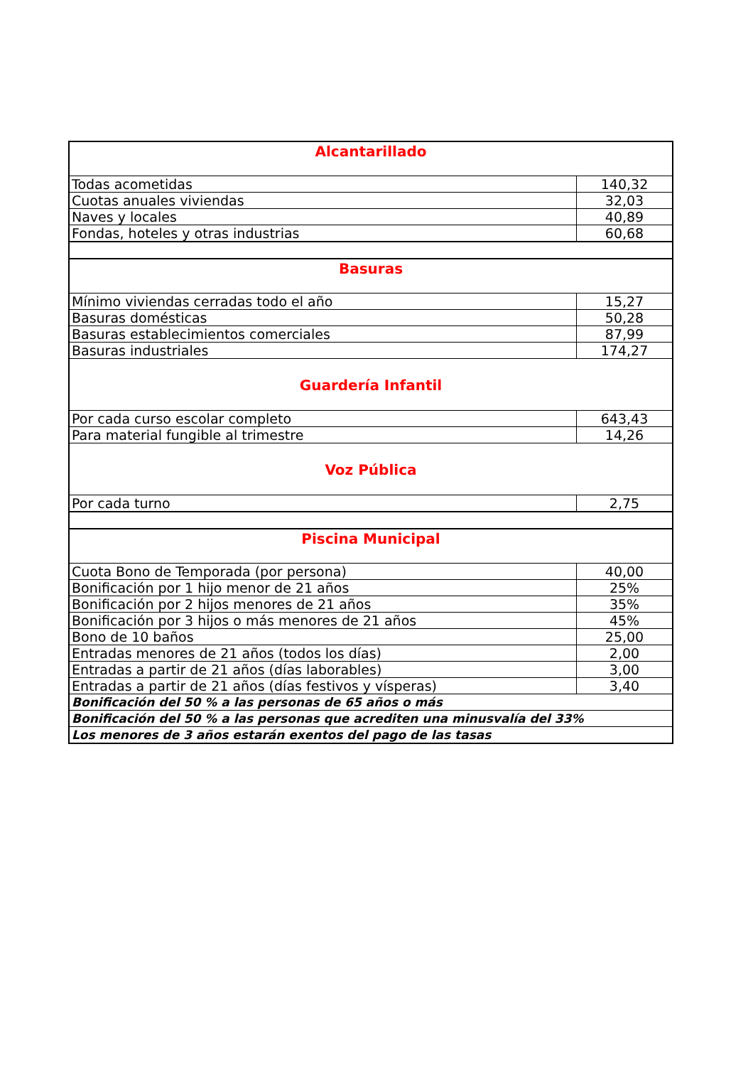| Alcantarillado | |
| Todas acometidas | 140,32 |
| Cuotas anuales viviendas | 32,03 |
| Naves y locales | 40,89 |
| Fondas, hoteles y otras industrias | 60,68 |
| Basuras | |
| Mínimo viviendas cerradas todo el año | 15,27 |
| Basuras domésticas | 50,28 |
| Basuras establecimientos comerciales | 87,99 |
| Basuras industriales | 174,27 |
| Guardería Infantil | |
| Por cada curso escolar completo | 643,43 |
| Para material fungible al trimestre | 14,26 |
| Voz Pública | |
| Por cada turno | 2,75 |
| Piscina Municipal | |
| Cuota Bono de Temporada (por persona) | 40,00 |
| Bonificación por 1 hijo menor de 21 años | 25% |
| Bonificación por 2 hijos menores de 21 años | 35% |
| Bonificación por 3 hijos o más menores de 21 años | 45% |
| Bono de 10 baños | 25,00 |
| Entradas menores de 21 años (todos los días) | 2,00 |
| Entradas a partir de 21 años (días laborables) | 3,00 |
| Entradas a partir de 21 años (días festivos y vísperas) | 3,40 |
| Bonificación del 50 % a las personas de 65 años o más | |
| Bonificación del 50 % a las personas que acrediten una minusvalía del 33% | |
| Los menores de 3 años estarán exentos del pago de las tasas | |